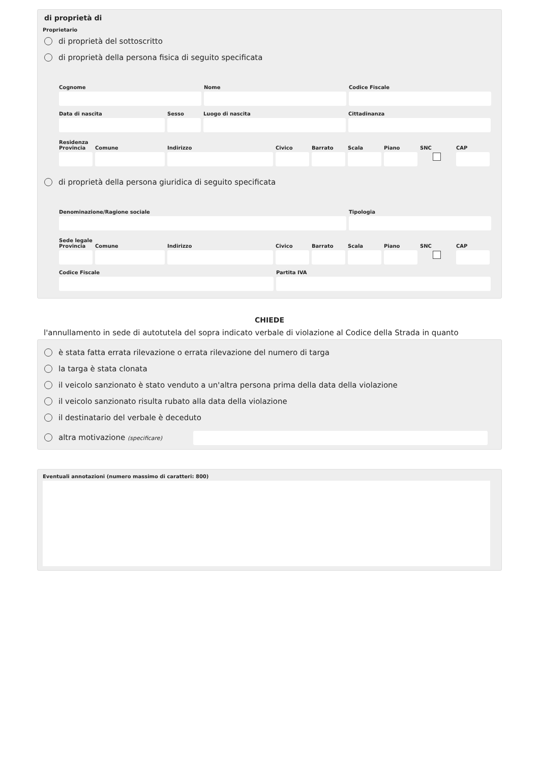di proprietà di
Proprietario
di proprietà del sottoscritto
di proprietà della persona fisica di seguito specificata
Cognome Nome Codice Fiscale
Data di nascita Sesso Luogo di nascita Cittadinanza
Residenza
Provincia
Comune Indirizzo Civico Barrato
Scala Piano SNC CAP
di proprietà della persona giuridica di seguito specificata
Denominazione/Ragione sociale Tipologia
Sede legale
Provincia
Comune Indirizzo Civico Barrato
Scala Piano SNC CAP
Codice Fiscale Partita IVA
CHIEDE
l'annullamento in sede di autotutela del sopra indicato verbale di violazione al Codice della Strada in quanto
è stata fatta errata rilevazione o errata rilevazione del numero di targa
la targa è stata clonata
il veicolo sanzionato è stato venduto a un'altra persona prima della data della violazione
il veicolo sanzionato risulta rubato alla data della violazione
il destinatario del verbale è deceduto
altra motivazione (specificare)
Eventuali annotazioni (numero massimo di caratteri: 800)